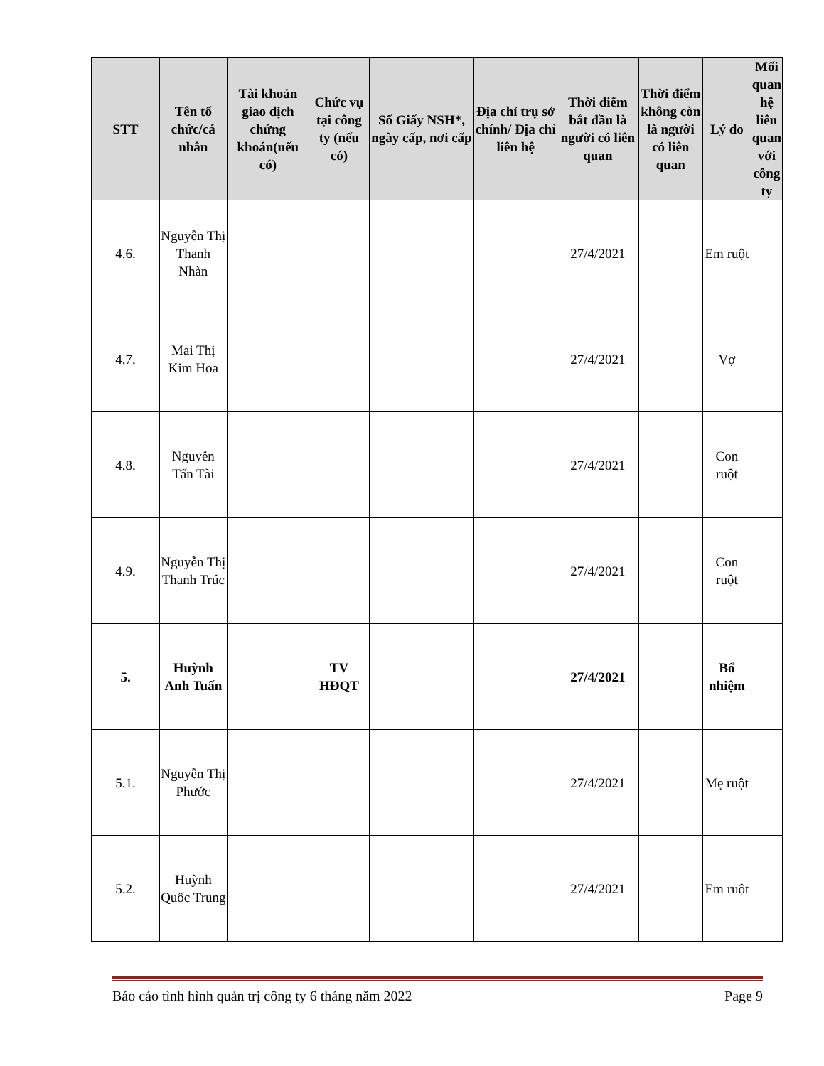| STT | Tên tổ chức/cá nhân | Tài khoản giao dịch chứng khoán(nếu có) | Chức vụ tại công ty (nếu có) | Số Giấy NSH*, ngày cấp, nơi cấp | Địa chỉ trụ sở chính/ Địa chỉ liên hệ | Thời điểm bắt đầu là người có liên quan | Thời điểm không còn là người có liên quan | Lý do | Mối quan hệ liên quan với công ty |
| --- | --- | --- | --- | --- | --- | --- | --- | --- | --- |
| 4.6. | Nguyễn Thị Thanh Nhàn | | | | | 27/4/2021 | | Em ruột | |
| 4.7. | Mai Thị Kim Hoa | | | | | 27/4/2021 | | Vợ | |
| 4.8. | Nguyễn Tấn Tài | | | | | 27/4/2021 | | Con ruột | |
| 4.9. | Nguyễn Thị Thanh Trúc | | | | | 27/4/2021 | | Con ruột | |
| 5. | Huỳnh Anh Tuấn | | TV HĐQT | | | 27/4/2021 | | Bổ nhiệm | |
| 5.1. | Nguyễn Thị Phước | | | | | 27/4/2021 | | Mẹ ruột | |
| 5.2. | Huỳnh Quốc Trung | | | | | 27/4/2021 | | Em ruột | |
Báo cáo tình hình quản trị công ty 6 tháng năm 2022 Page 9